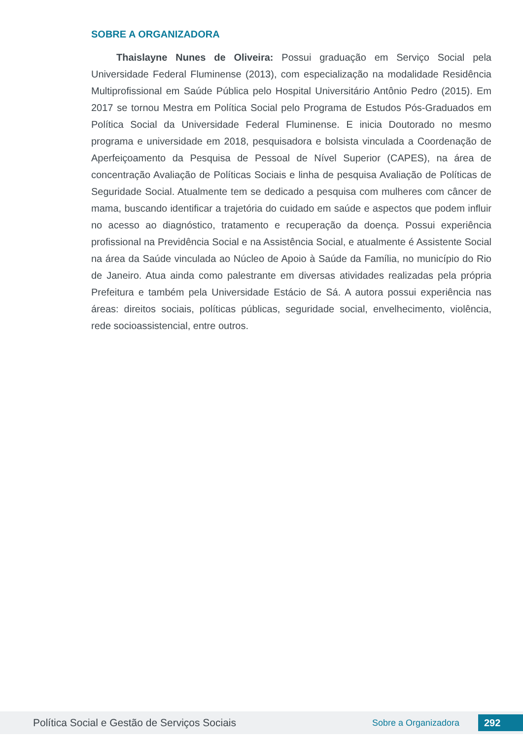SOBRE A ORGANIZADORA
Thaislayne Nunes de Oliveira: Possui graduação em Serviço Social pela Universidade Federal Fluminense (2013), com especialização na modalidade Residência Multiprofissional em Saúde Pública pelo Hospital Universitário Antônio Pedro (2015). Em 2017 se tornou Mestra em Política Social pelo Programa de Estudos Pós-Graduados em Política Social da Universidade Federal Fluminense. E inicia Doutorado no mesmo programa e universidade em 2018, pesquisadora e bolsista vinculada a Coordenação de Aperfeiçoamento da Pesquisa de Pessoal de Nível Superior (CAPES), na área de concentração Avaliação de Políticas Sociais e linha de pesquisa Avaliação de Políticas de Seguridade Social. Atualmente tem se dedicado a pesquisa com mulheres com câncer de mama, buscando identificar a trajetória do cuidado em saúde e aspectos que podem influir no acesso ao diagnóstico, tratamento e recuperação da doença. Possui experiência profissional na Previdência Social e na Assistência Social, e atualmente é Assistente Social na área da Saúde vinculada ao Núcleo de Apoio à Saúde da Família, no município do Rio de Janeiro. Atua ainda como palestrante em diversas atividades realizadas pela própria Prefeitura e também pela Universidade Estácio de Sá. A autora possui experiência nas áreas: direitos sociais, políticas públicas, seguridade social, envelhecimento, violência, rede socioassistencial, entre outros.
Política Social e Gestão de Serviços Sociais Sobre a Organizadora 292